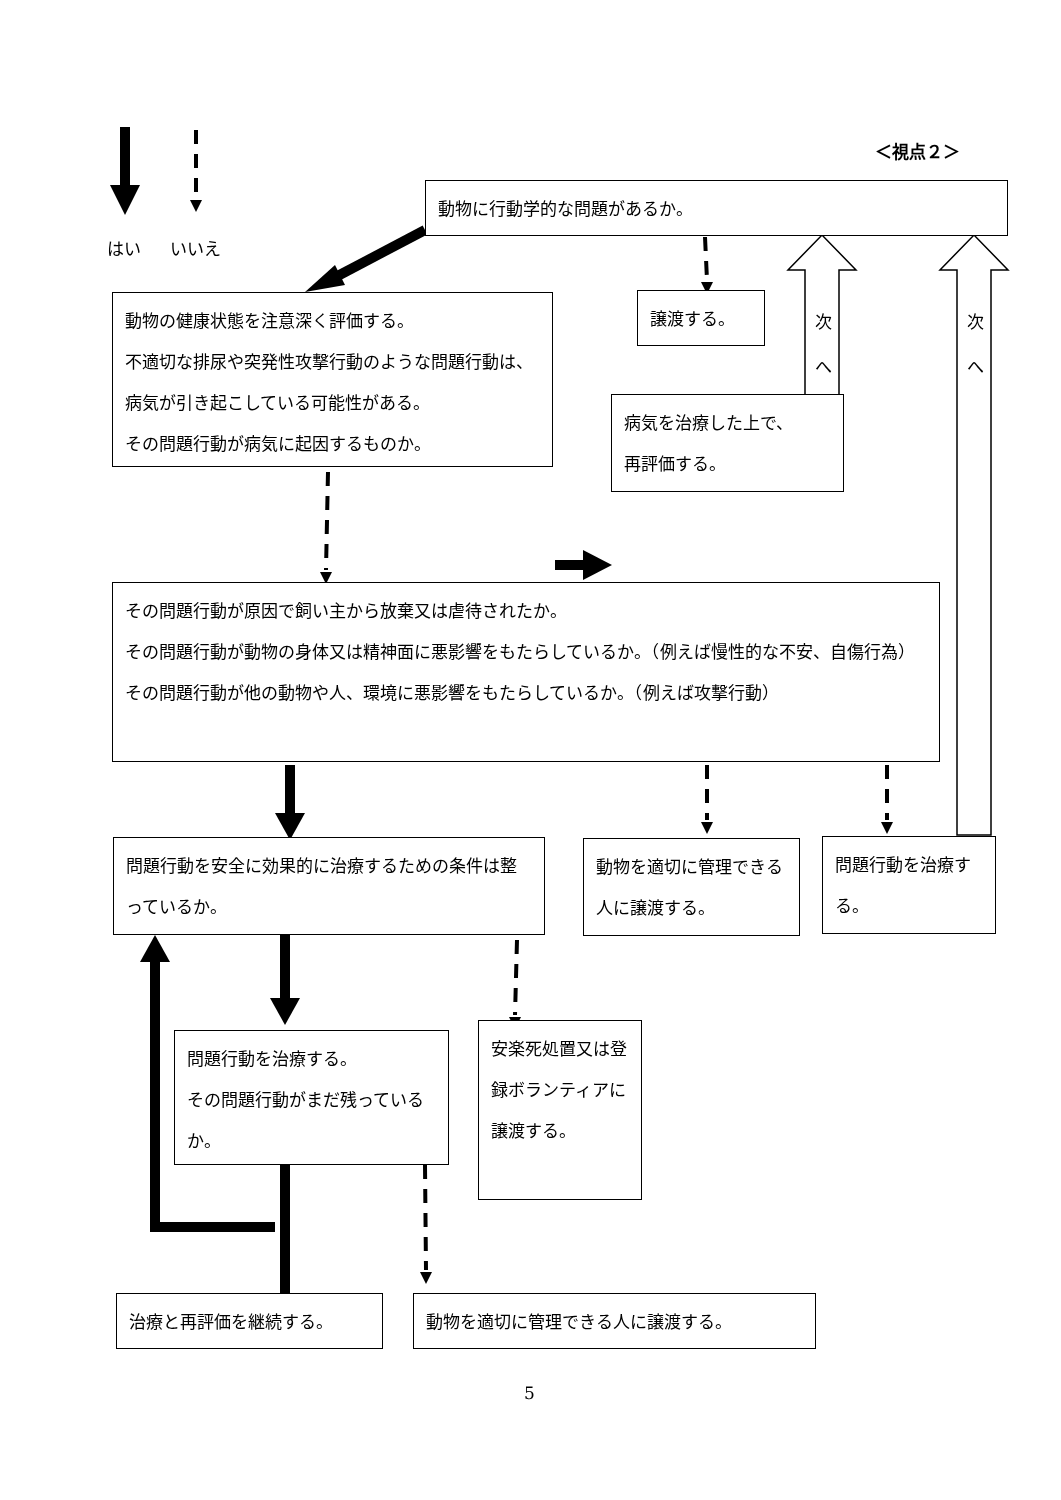はい いいえ
＜視点２＞
動物に行動学的な問題があるか。
動物の健康状態を注意深く評価する。
不適切な排尿や突発性攻撃行動のような問題行動は、病気が引き起こしている可能性がある。
その問題行動が病気に起因するものか。
譲渡する。
次
へ
次
へ
病気を治療した上で、
再評価する。
その問題行動が原因で飼い主から放棄又は虐待されたか。
その問題行動が動物の身体又は精神面に悪影響をもたらしているか。（例えば慢性的な不安、自傷行為）
その問題行動が他の動物や人、環境に悪影響をもたらしているか。（例えば攻撃行動）
問題行動を安全に効果的に治療するための条件は整っているか。
動物を適切に管理できる人に譲渡する。
問題行動を治療する。
問題行動を治療する。
その問題行動がまだ残っているか。
安楽死処置又は登録ボランティアに譲渡する。
治療と再評価を継続する。 動物を適切に管理できる人に譲渡する。
5